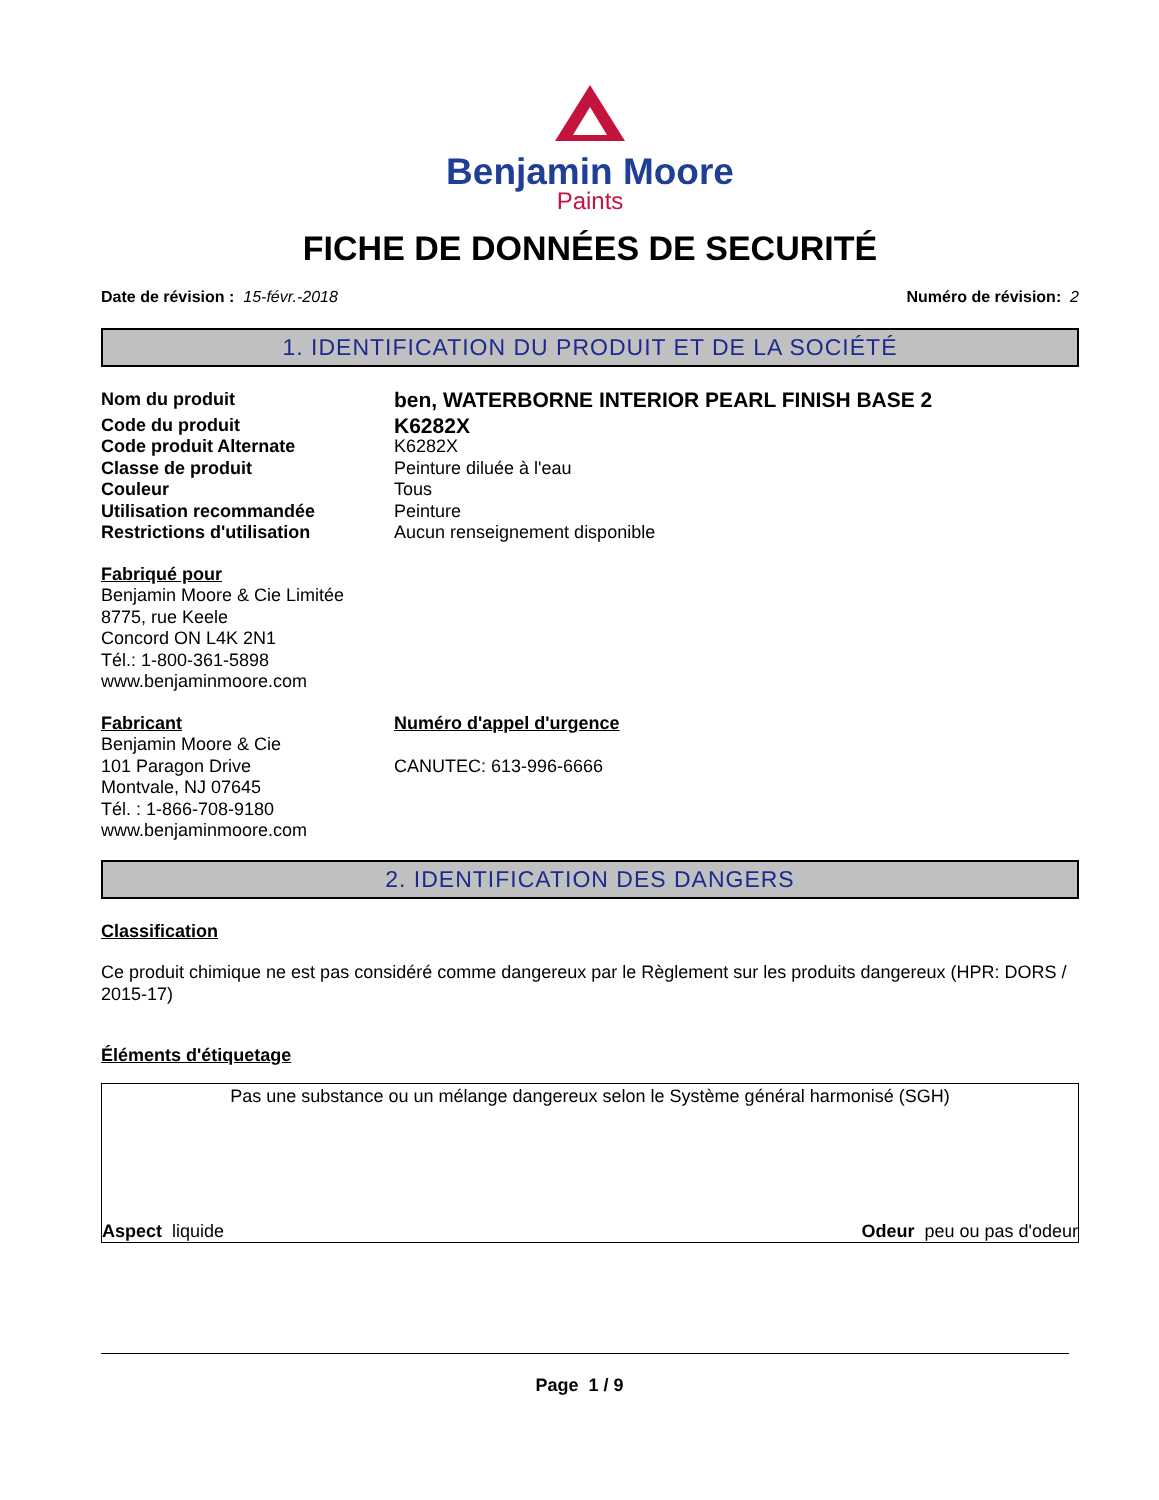Benjamin Moore
Paints
FICHE DE DONNÉES DE SECURITÉ
Date de révision : 15-févr.-2018 Numéro de révision: 2
1. IDENTIFICATION DU PRODUIT ET DE LA SOCIÉTÉ
Nom du produit
ben, WATERBORNE INTERIOR PEARL FINISH BASE 2
Code du produit
K6282X
Code produit Alternate K6282X
Classe de produit Peinture diluée à l'eau
Couleur Tous
Utilisation recommandée Peinture
Restrictions d'utilisation Aucun renseignement disponible
Fabriqué pour
Benjamin Moore & Cie Limitée
8775, rue Keele
Concord ON L4K 2N1
Tél.: 1-800-361-5898
www.benjaminmoore.com
Fabricant
Benjamin Moore & Cie
101 Paragon Drive
Montvale, NJ 07645
Tél. : 1-866-708-9180
www.benjaminmoore.com
Numéro d'appel d'urgence
CANUTEC: 613-996-6666
2. IDENTIFICATION DES DANGERS
Classification
Ce produit chimique ne est pas considéré comme dangereux par le Règlement sur les produits dangereux (HPR: DORS / 2015-17)
Éléments d'étiquetage
Pas une substance ou un mélange dangereux selon le Système général harmonisé (SGH)
Aspect liquide Odeur peu ou pas d'odeur
Page 1 / 9